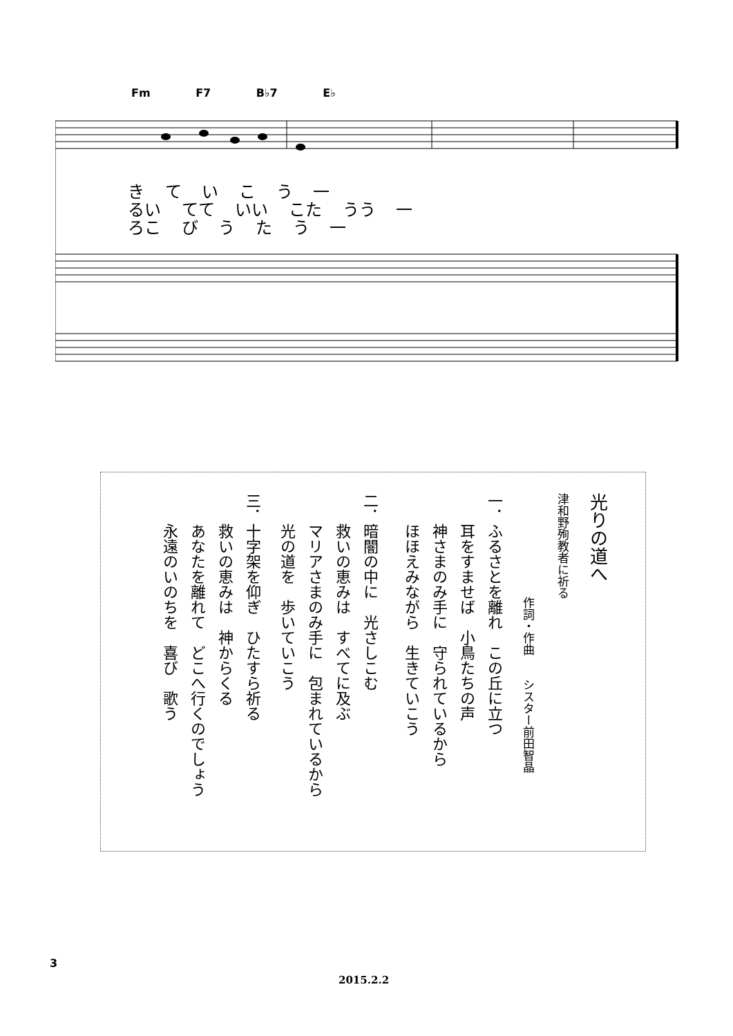Fm F7 B♭7 E♭
き て い こ う 一
るい てて いい こた うう 一
ろこ び う た う 一
光りの道へ
津和野殉教者に祈る
作詞・作曲　　シスター前田智晶
一．ふるさとを離れ　この丘に立つ
　　耳をすませば　小鳥たちの声
　　神さまのみ手に　守られているから
　　ほほえみながら　生きていこう
二．暗闇の中に　光さしこむ
　　救いの恵みは　すべてに及ぶ
　　マリアさまのみ手に　包まれているから
　　光の道を　歩いていこう
三．十字架を仰ぎ　ひたすら祈る
　　救いの恵みは　神からくる
　　あなたを離れて　どこへ行くのでしょう
　　永遠のいのちを　喜び　歌う
3
2015.2.2